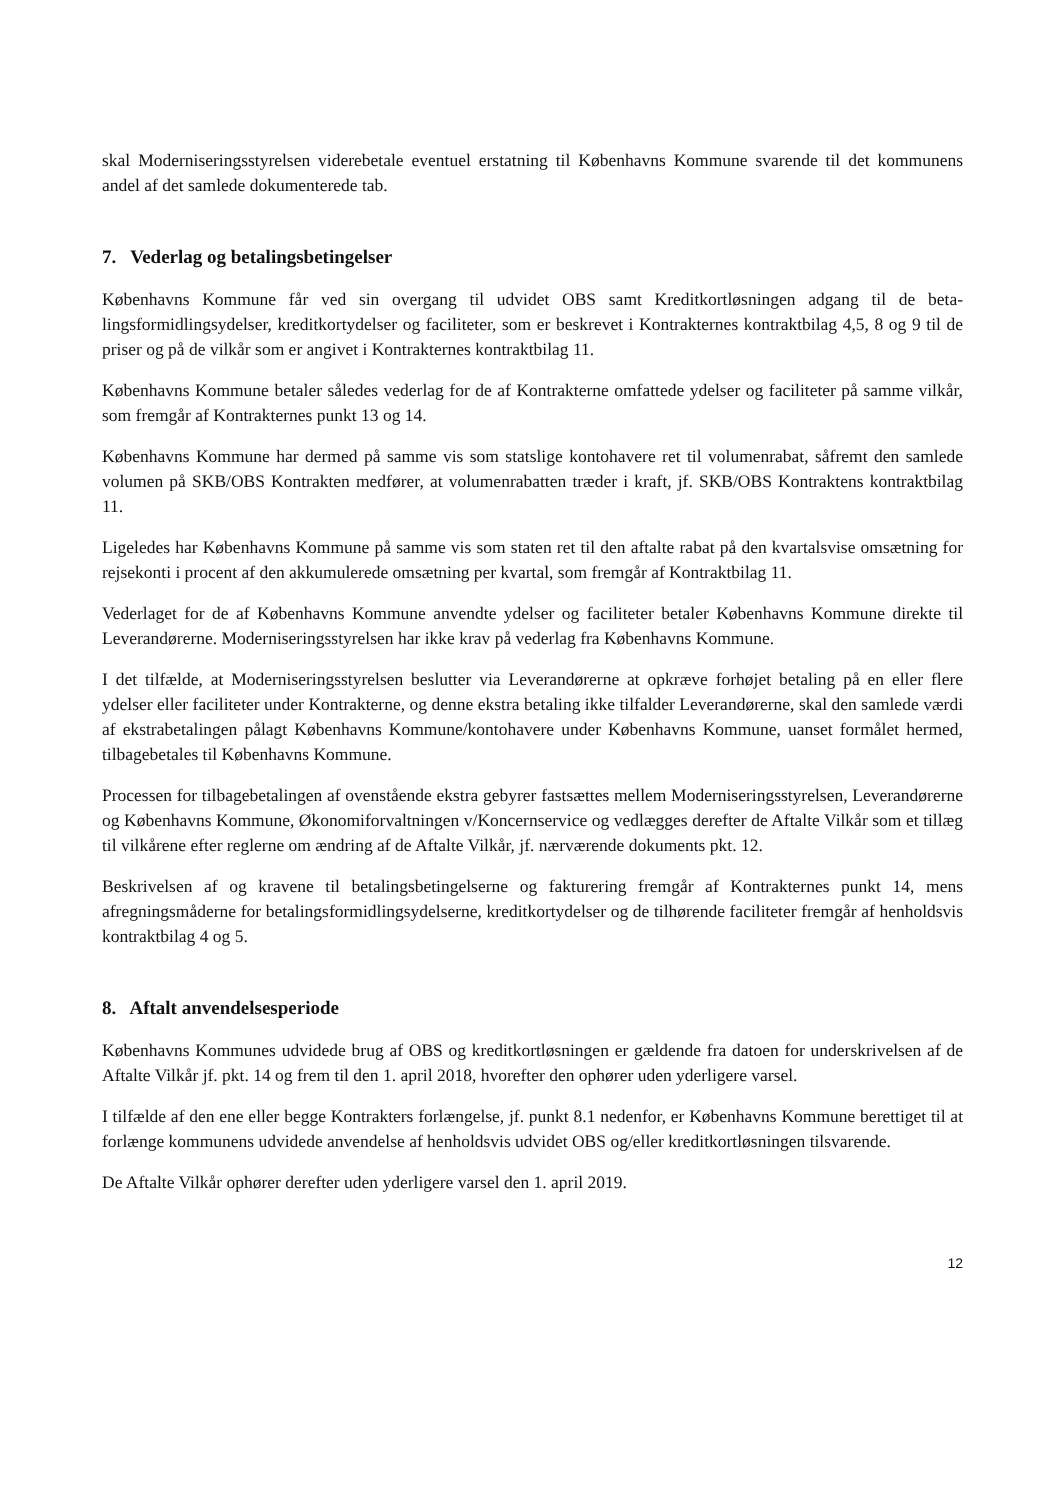skal Moderniseringsstyrelsen viderebetale eventuel erstatning til Københavns Kommune svarende til det kommunens andel af det samlede dokumenterede tab.
7. Vederlag og betalingsbetingelser
Københavns Kommune får ved sin overgang til udvidet OBS samt Kreditkortløsningen adgang til de beta­lingsformidlingsydelser, kreditkortydelser og faciliteter, som er beskrevet i Kontrakternes kontraktbilag 4,5, 8 og 9 til de priser og på de vilkår som er angivet i Kontrakternes kontraktbilag 11.
Københavns Kommune betaler således vederlag for de af Kontrakterne omfattede ydelser og faciliteter på samme vilkår, som fremgår af Kontrakternes punkt 13 og 14.
Københavns Kommune har dermed på samme vis som statslige kontohavere ret til volumenrabat, såfremt den samlede volumen på SKB/OBS Kontrakten medfører, at volumenrabatten træder i kraft, jf. SKB/OBS Kontraktens kontraktbilag 11.
Ligeledes har Københavns Kommune på samme vis som staten ret til den aftalte rabat på den kvartalsvise omsætning for rejsekonti i procent af den akkumulerede omsætning per kvartal, som fremgår af Kontraktbi­lag 11.
Vederlaget for de af Københavns Kommune anvendte ydelser og faciliteter betaler Københavns Kommune direkte til Leverandørerne. Moderniseringsstyrelsen har ikke krav på vederlag fra Københavns Kommune.
I det tilfælde, at Moderniseringsstyrelsen beslutter via Leverandørerne at opkræve forhøjet betaling på en eller flere ydelser eller faciliteter under Kontrakterne, og denne ekstra betaling ikke tilfalder Leverandørerne, skal den samlede værdi af ekstrabetalingen pålagt Københavns Kommune/kontohavere under Københavns Kommune, uanset formålet hermed, tilbagebetales til Københavns Kommune.
Processen for tilbagebetalingen af ovenstående ekstra gebyrer fastsættes mellem Moderniseringsstyrelsen, Leverandørerne og Københavns Kommune, Økonomiforvaltningen v/Koncernservice og vedlægges derefter de Aftalte Vilkår som et tillæg til vilkårene efter reglerne om ændring af de Aftalte Vilkår, jf. nærværende dokuments pkt. 12.
Beskrivelsen af og kravene til betalingsbetingelserne og fakturering fremgår af Kontrakternes punkt 14, mens afregningsmåderne for betalingsformidlingsydelserne, kreditkortydelser og de tilhørende faciliteter fremgår af henholdsvis kontraktbilag 4 og 5.
8. Aftalt anvendelsesperiode
Københavns Kommunes udvidede brug af OBS og kreditkortløsningen er gældende fra datoen for underskri­velsen af de Aftalte Vilkår jf. pkt. 14 og frem til den 1. april 2018, hvorefter den ophører uden yderligere varsel.
I tilfælde af den ene eller begge Kontrakters forlængelse, jf. punkt 8.1 nedenfor, er Københavns Kommune berettiget til at forlænge kommunens udvidede anvendelse af henholdsvis udvidet OBS og/eller kreditkort­løsningen tilsvarende.
De Aftalte Vilkår ophører derefter uden yderligere varsel den 1. april 2019.
12